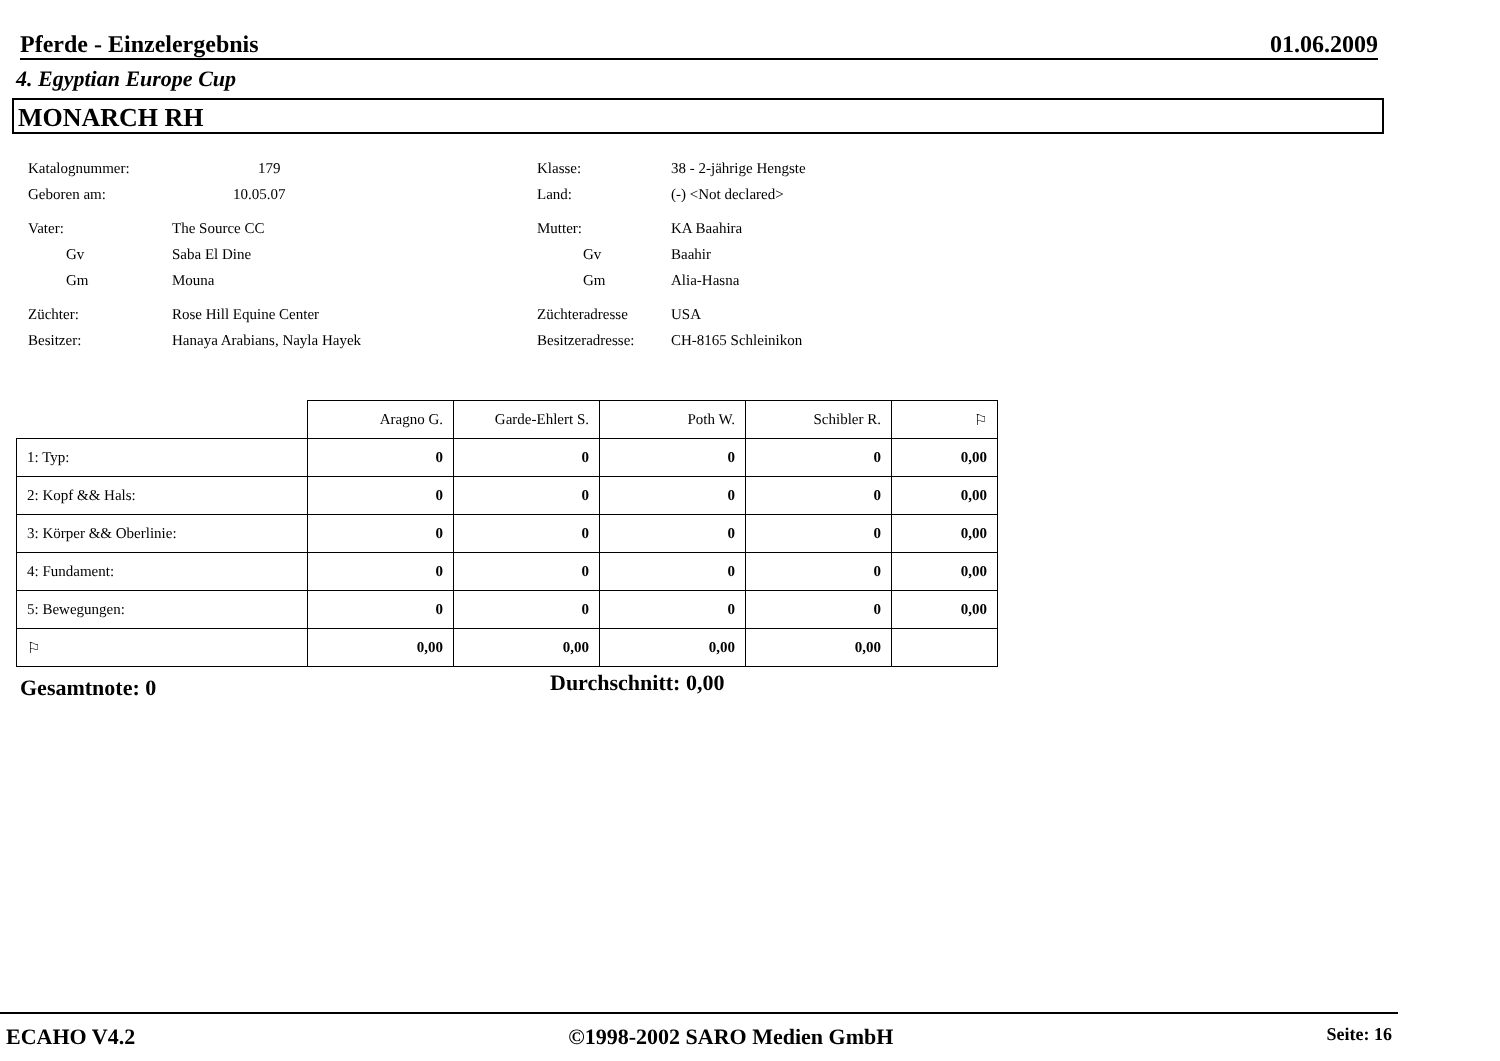Pferde - Einzelergebnis 01.06.2009
4. Egyptian Europe Cup
MONARCH RH
Katalognummer: 179
Geboren am: 10.05.07
Vater: The Source CC
Gv Saba El Dine
Gm Mouna
Züchter: Rose Hill Equine Center
Besitzer: Hanaya Arabians, Nayla Hayek
Klasse: 38 - 2-jährige Hengste
Land: (-) <Not declared>
Mutter: KA Baahira
Gv Baahir
Gm Alia-Hasna
Züchteradresse USA
Besitzeradresse: CH-8165 Schleinikon
| | Aragno G. | Garde-Ehlert S. | Poth W. | Schibler R. | ⚐ |
| --- | --- | --- | --- | --- | --- |
| 1: Typ: | 0 | 0 | 0 | 0 | 0,00 |
| 2: Kopf && Hals: | 0 | 0 | 0 | 0 | 0,00 |
| 3: Körper && Oberlinie: | 0 | 0 | 0 | 0 | 0,00 |
| 4: Fundament: | 0 | 0 | 0 | 0 | 0,00 |
| 5: Bewegungen: | 0 | 0 | 0 | 0 | 0,00 |
| ⚐ | 0,00 | 0,00 | 0,00 | 0,00 | |
Gesamtnote: 0 Durchschnitt: 0,00
ECAHO V4.2 ©1998-2002 SARO Medien GmbH Seite: 16